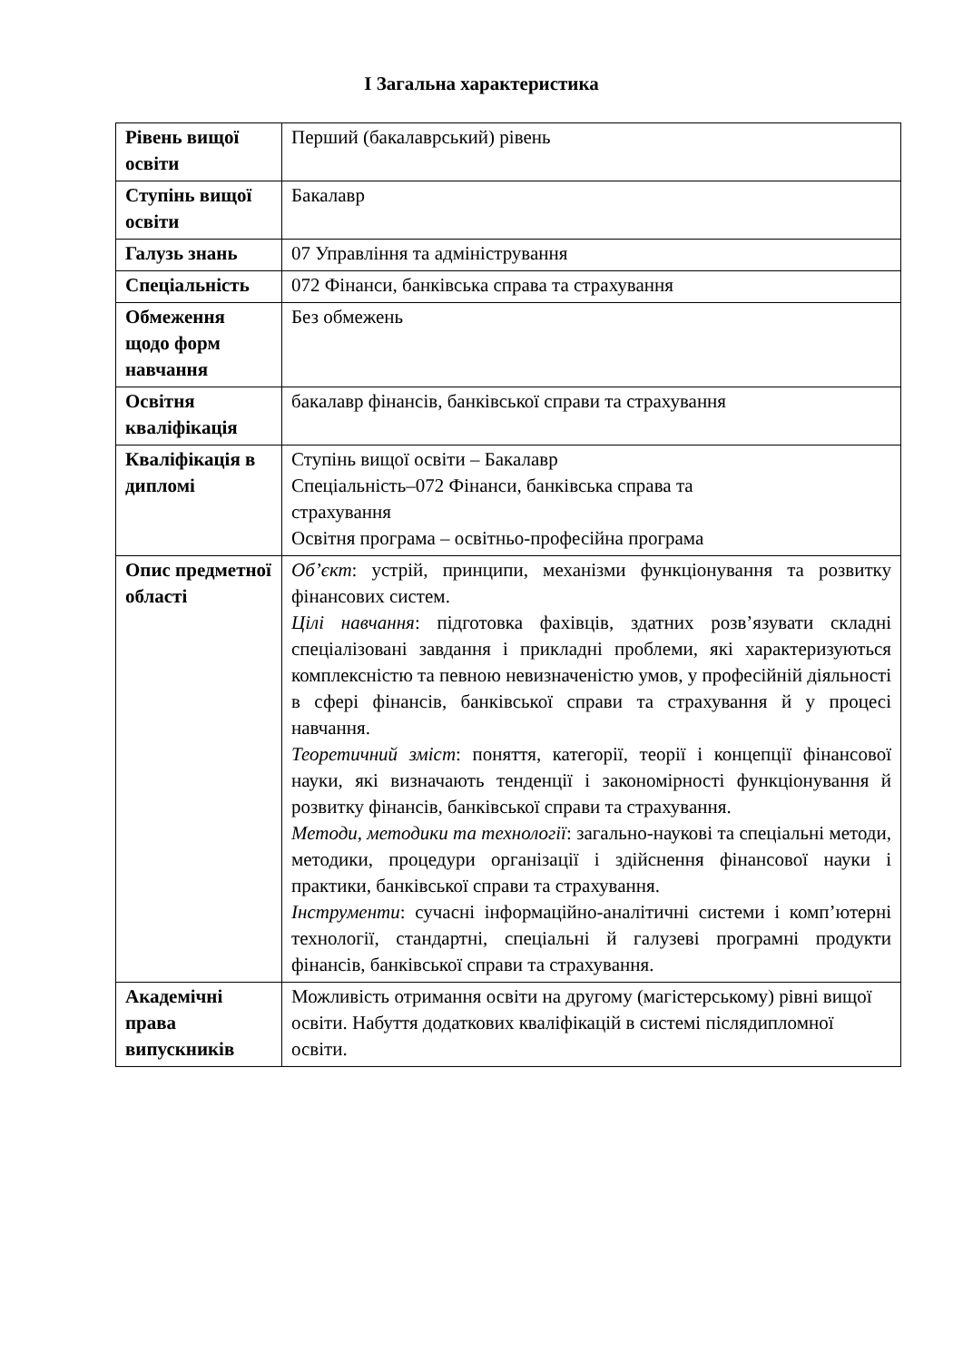І Загальна характеристика
| Рівень вищої освіти | Перший (бакалаврський) рівень |
| Ступінь вищої освіти | Бакалавр |
| Галузь знань | 07 Управління та адміністрування |
| Спеціальність | 072 Фінанси, банківська справа та страхування |
| Обмеження щодо форм навчання | Без обмежень |
| Освітня кваліфікація | бакалавр фінансів, банківської справи та страхування |
| Кваліфікація в дипломі | Ступінь вищої освіти – Бакалавр Спеціальність–072 Фінанси, банківська справа та страхування Освітня програма – освітньо-професійна програма |
| Опис предметної області | Об’єкт : устрій, принципи, механізми функціонування та розвитку фінансових систем. Цілі навчання : підготовка фахівців, здатних розв’язувати складні спеціалізовані завдання і прикладні проблеми, які характеризуються комплексністю та певною невизначеністю умов, у професійній діяльності в сфері фінансів, банківської справи та страхування й у процесі навчання. Теоретичний зміст : поняття, категорії, теорії і концепції фінансової науки, які визначають тенденції і закономірності функціонування й розвитку фінансів, банківської справи та страхування. Методи, методики та технології : загально-наукові та спеціальні методи, методики, процедури організації і здійснення фінансової науки і практики, банківської справи та страхування. Інструменти : сучасні інформаційно-аналітичні системи і комп’ютерні технології, стандартні, спеціальні й галузеві програмні продукти фінансів, банківської справи та страхування. |
| Академічні права випускників | Можливість отримання освіти на другому (магістерському) рівні вищої освіти. Набуття додаткових кваліфікацій в системі післядипломної освіти. |